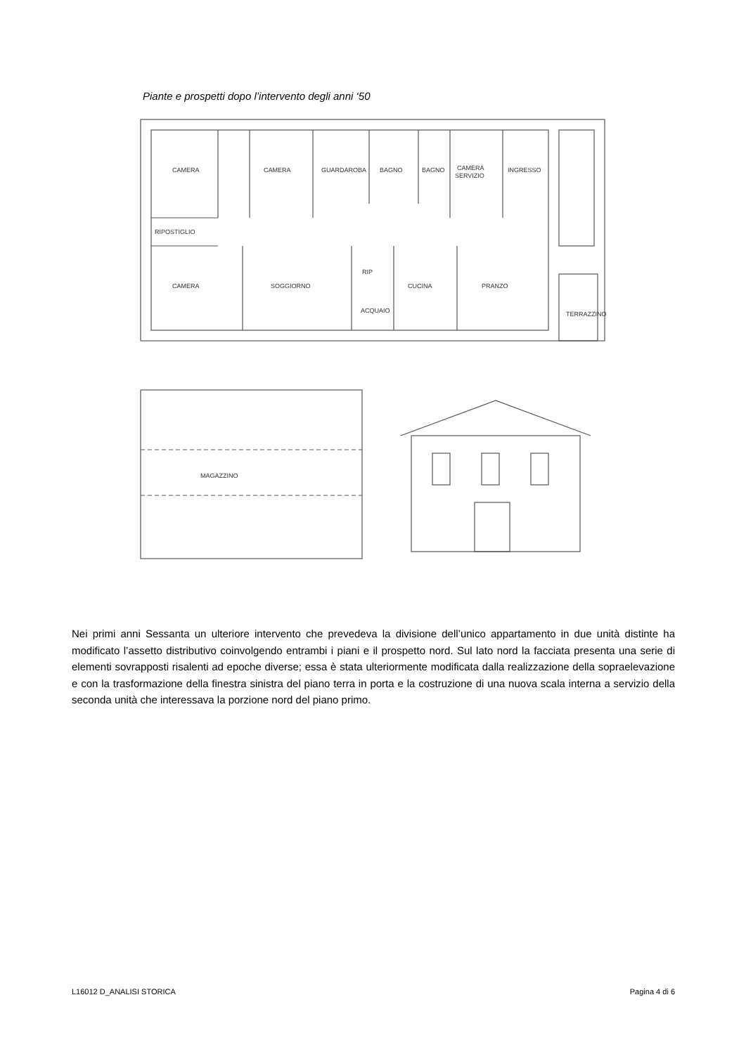Piante e prospetti dopo l’intervento degli anni ‘50
CAMERA
CAMERA
GUARDAROBA
BAGNO
BAGNO
CAMERA
SERVIZIO
INGRESSO
RIPOSTIGLIO
CAMERA
SOGGIORNO
RIP
ACQUAIO
CUCINA
PRANZO
TERRAZZINO
MAGAZZINO
Nei primi anni Sessanta un ulteriore intervento che prevedeva la divisione dell’unico appartamento in due unità distinte ha modificato l’assetto distributivo coinvolgendo entrambi i piani e il prospetto nord. Sul lato nord la facciata presenta una serie di elementi sovrapposti risalenti ad epoche diverse; essa è stata ulteriormente modificata dalla realizzazione della sopraelevazione e con la trasformazione della finestra sinistra del piano terra in porta e la costruzione di una nuova scala interna a servizio della seconda unità che interessava la porzione nord del piano primo.
L16012 D_ANALISI STORICA Pagina 4 di 6